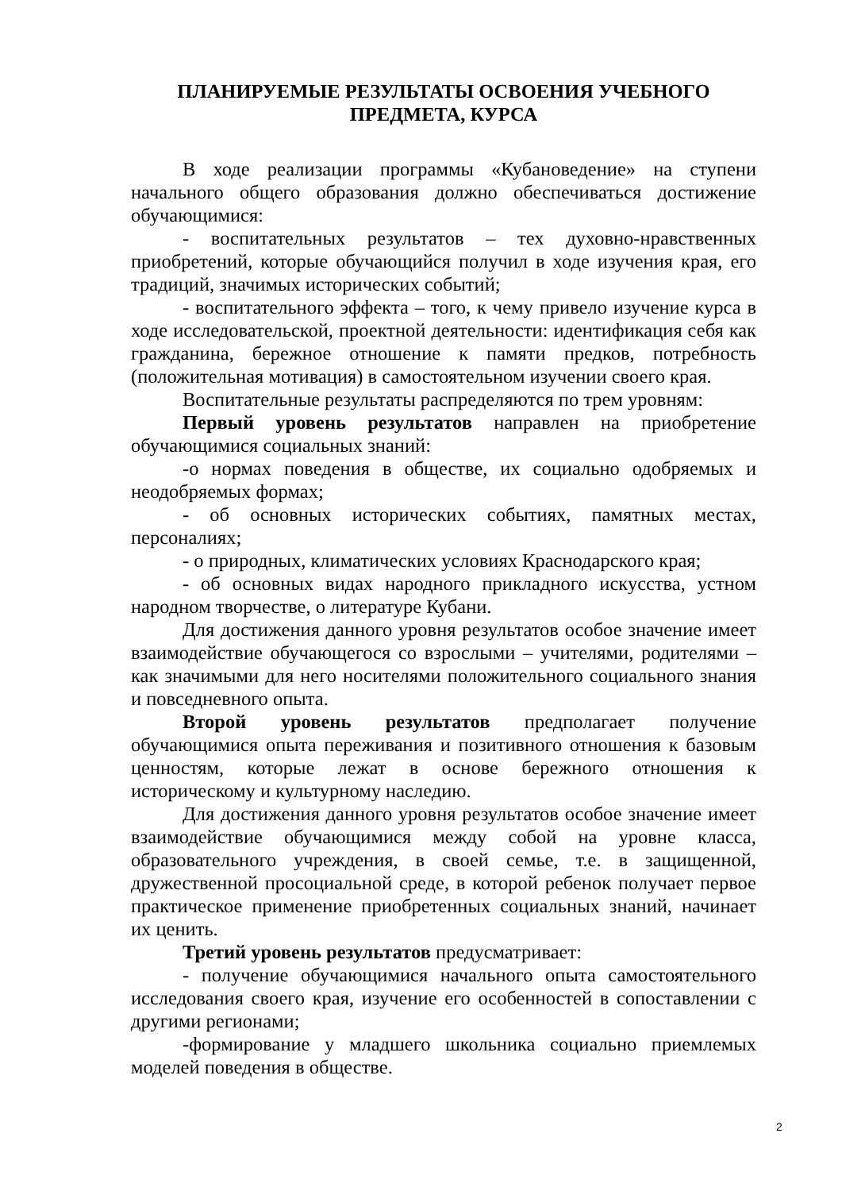ПЛАНИРУЕМЫЕ РЕЗУЛЬТАТЫ ОСВОЕНИЯ УЧЕБНОГО
ПРЕДМЕТА, КУРСА
В ходе реализации программы «Кубановедение» на ступени начального общего образования должно обеспечиваться достижение обучающимися:
- воспитательных результатов – тех духовно-нравственных приобретений, которые обучающийся получил в ходе изучения края, его традиций, значимых исторических событий;
- воспитательного эффекта – того, к чему привело изучение курса в ходе исследовательской, проектной деятельности: идентификация себя как гражданина, бережное отношение к памяти предков, потребность (положительная мотивация) в самостоятельном изучении своего края.
Воспитательные результаты распределяются по трем уровням:
Первый уровень результатов направлен на приобретение обучающимися социальных знаний:
-о нормах поведения в обществе, их социально одобряемых и неодобряемых формах;
- об основных исторических событиях, памятных местах, персоналиях;
- о природных, климатических условиях Краснодарского края;
- об основных видах народного прикладного искусства, устном народном творчестве, о литературе Кубани.
Для достижения данного уровня результатов особое значение имеет взаимодействие обучающегося со взрослыми – учителями, родителями – как значимыми для него носителями положительного социального знания и повседневного опыта.
Второй уровень результатов предполагает получение обучающимися опыта переживания и позитивного отношения к базовым ценностям, которые лежат в основе бережного отношения к историческому и культурному наследию.
Для достижения данного уровня результатов особое значение имеет взаимодействие обучающимися между собой на уровне класса, образовательного учреждения, в своей семье, т.е. в защищенной, дружественной просоциальной среде, в которой ребенок получает первое практическое применение приобретенных социальных знаний, начинает их ценить.
Третий уровень результатов предусматривает:
- получение обучающимися начального опыта самостоятельного исследования своего края, изучение его особенностей в сопоставлении с другими регионами;
-формирование у младшего школьника социально приемлемых моделей поведения в обществе.
2